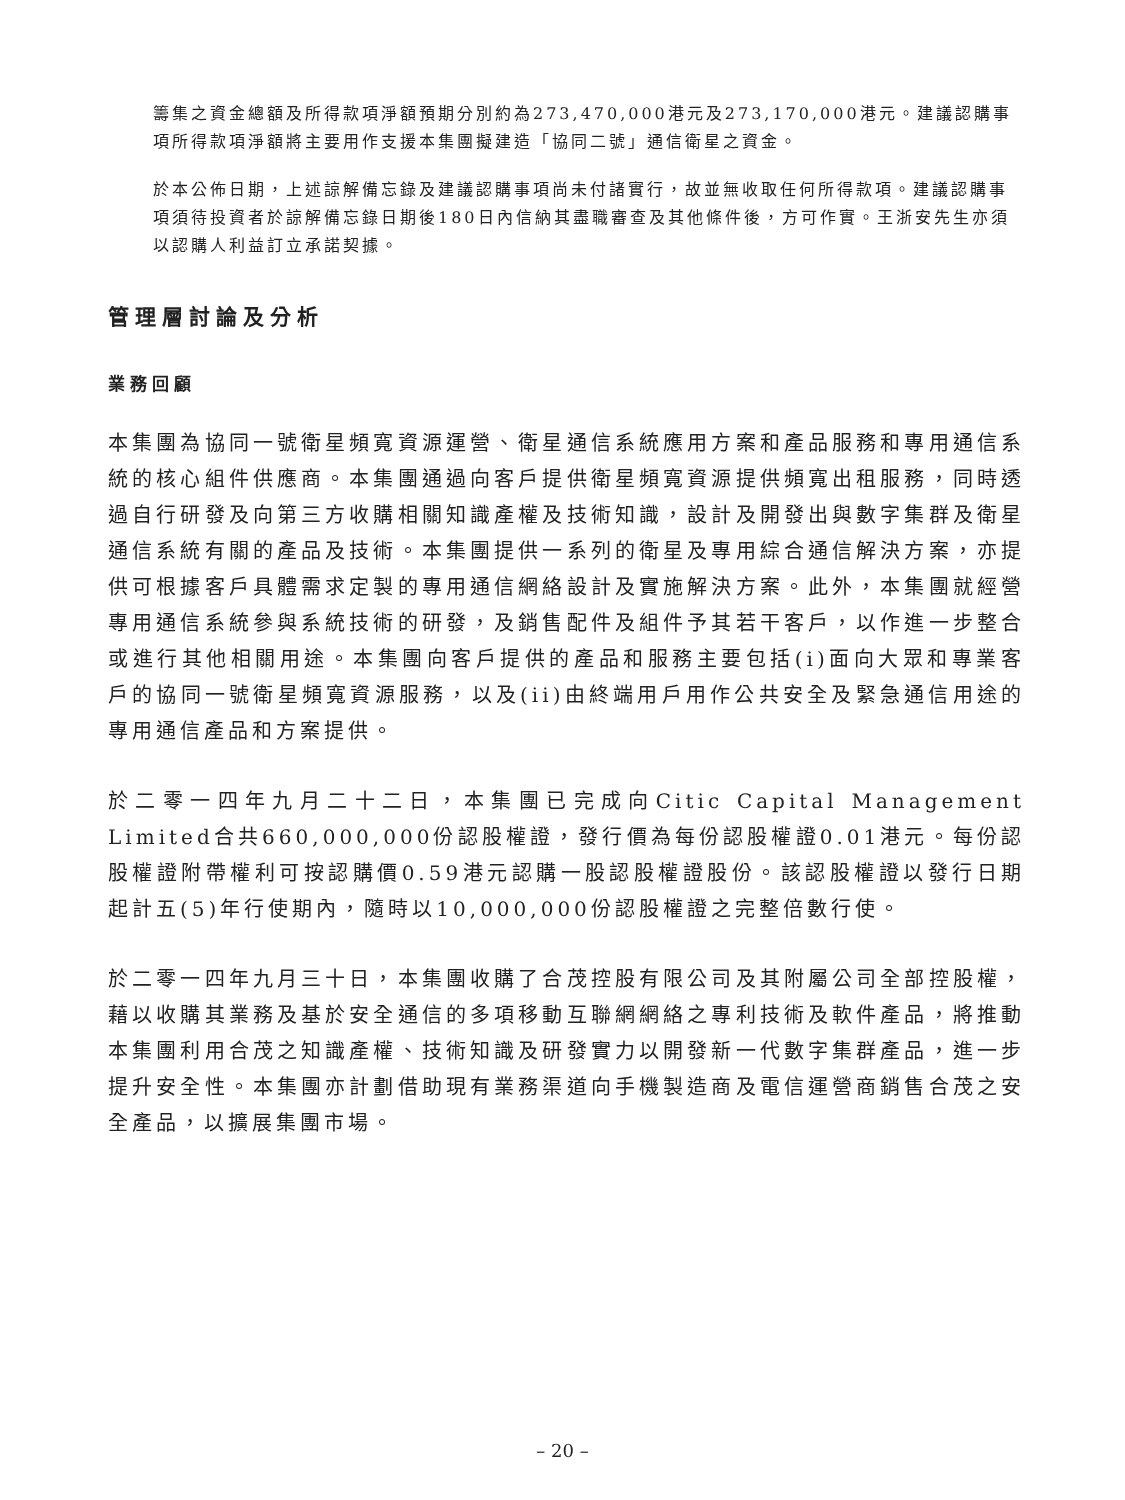籌集之資金總額及所得款項淨額預期分別約為273,470,000港元及273,170,000港元。建議認購事項所得款項淨額將主要用作支援本集團擬建造「協同二號」通信衛星之資金。
於本公佈日期，上述諒解備忘錄及建議認購事項尚未付諸實行，故並無收取任何所得款項。建議認購事項須待投資者於諒解備忘錄日期後180日內信納其盡職審查及其他條件後，方可作實。王浙安先生亦須以認購人利益訂立承諾契據。
管理層討論及分析
業務回顧
本集團為協同一號衛星頻寬資源運營、衛星通信系統應用方案和產品服務和專用通信系統的核心組件供應商。本集團通過向客戶提供衛星頻寬資源提供頻寬出租服務，同時透過自行研發及向第三方收購相關知識產權及技術知識，設計及開發出與數字集群及衛星通信系統有關的產品及技術。本集團提供一系列的衛星及專用綜合通信解決方案，亦提供可根據客戶具體需求定製的專用通信網絡設計及實施解決方案。此外，本集團就經營專用通信系統參與系統技術的研發，及銷售配件及組件予其若干客戶，以作進一步整合或進行其他相關用途。本集團向客戶提供的產品和服務主要包括(i)面向大眾和專業客戶的協同一號衛星頻寬資源服務，以及(ii)由終端用戶用作公共安全及緊急通信用途的專用通信產品和方案提供。
於二零一四年九月二十二日，本集團已完成向Citic Capital Management Limited合共660,000,000份認股權證，發行價為每份認股權證0.01港元。每份認股權證附帶權利可按認購價0.59港元認購一股認股權證股份。該認股權證以發行日期起計五(5)年行使期內，隨時以10,000,000份認股權證之完整倍數行使。
於二零一四年九月三十日，本集團收購了合茂控股有限公司及其附屬公司全部控股權，藉以收購其業務及基於安全通信的多項移動互聯網網絡之專利技術及軟件產品，將推動本集團利用合茂之知識產權、技術知識及研發實力以開發新一代數字集群產品，進一步提升安全性。本集團亦計劃借助現有業務渠道向手機製造商及電信運營商銷售合茂之安全產品，以擴展集團市場。
– 20 –